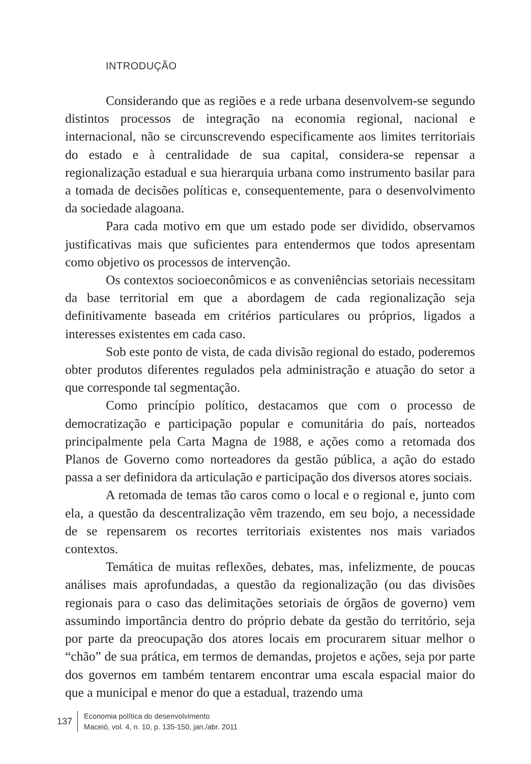INTRODUÇÃO
Considerando que as regiões e a rede urbana desenvolvem-se segundo distintos processos de integração na economia regional, nacional e internacional, não se circunscrevendo especificamente aos limites territoriais do estado e à centralidade de sua capital, considera-se repensar a regionalização estadual e sua hierarquia urbana como instrumento basilar para a tomada de decisões políticas e, consequentemente, para o desenvolvimento da sociedade alagoana.
Para cada motivo em que um estado pode ser dividido, observamos justificativas mais que suficientes para entendermos que todos apresentam como objetivo os processos de intervenção.
Os contextos socioeconômicos e as conveniências setoriais necessitam da base territorial em que a abordagem de cada regionalização seja definitivamente baseada em critérios particulares ou próprios, ligados a interesses existentes em cada caso.
Sob este ponto de vista, de cada divisão regional do estado, poderemos obter produtos diferentes regulados pela administração e atuação do setor a que corresponde tal segmentação.
Como princípio político, destacamos que com o processo de democratização e participação popular e comunitária do país, norteados principalmente pela Carta Magna de 1988, e ações como a retomada dos Planos de Governo como norteadores da gestão pública, a ação do estado passa a ser definidora da articulação e participação dos diversos atores sociais.
A retomada de temas tão caros como o local e o regional e, junto com ela, a questão da descentralização vêm trazendo, em seu bojo, a necessidade de se repensarem os recortes territoriais existentes nos mais variados contextos.
Temática de muitas reflexões, debates, mas, infelizmente, de poucas análises mais aprofundadas, a questão da regionalização (ou das divisões regionais para o caso das delimitações setoriais de órgãos de governo) vem assumindo importância dentro do próprio debate da gestão do território, seja por parte da preocupação dos atores locais em procurarem situar melhor o “chão” de sua prática, em termos de demandas, projetos e ações, seja por parte dos governos em também tentarem encontrar uma escala espacial maior do que a municipal e menor do que a estadual, trazendo uma
137
Economia política do desenvolvimento
Maceió, vol. 4, n. 10, p. 135-150, jan./abr. 2011